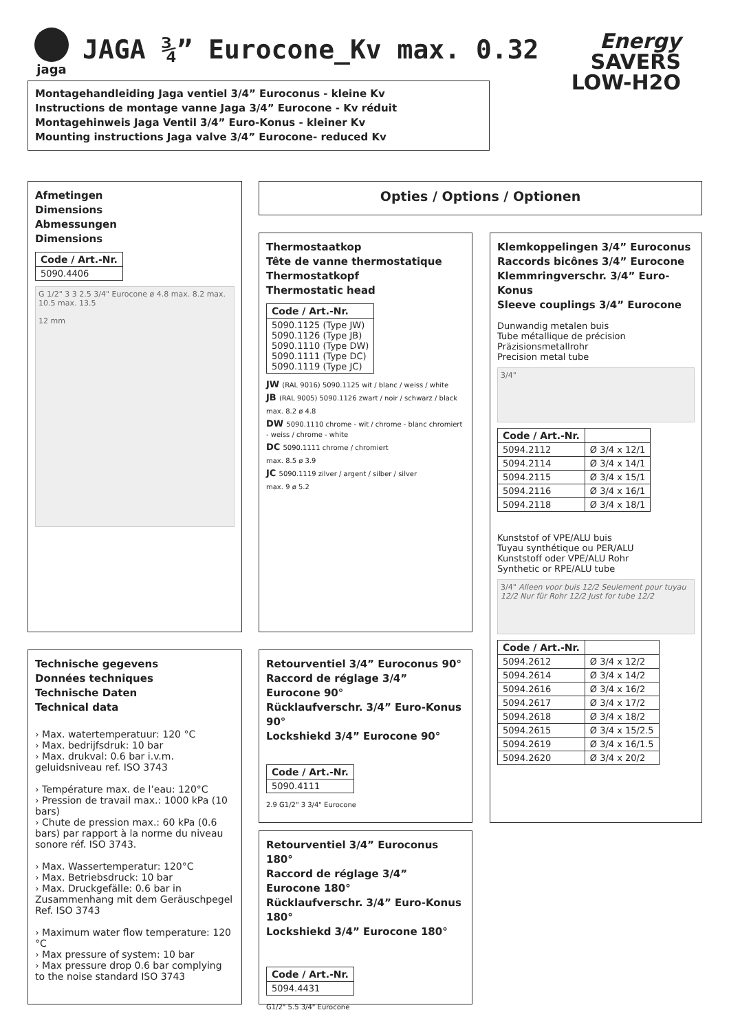jaga
JAGA ¾” Eurocone_Kv max. 0.32
Montagehandleiding Jaga ventiel 3/4” Euroconus - kleine Kv
Instructions de montage vanne Jaga 3/4” Eurocone - Kv réduit
Montagehinweis Jaga Ventil 3/4” Euro-Konus - kleiner Kv
Mounting instructions Jaga valve 3/4” Eurocone- reduced Kv
Energy
SAVERS
LOW-H2O
Afmetingen
Dimensions
Abmessungen
Dimensions
| Code / Art.-Nr. |
| --- |
| 5090.4406 |
G 1/2" 3 3 2.5 3/4" Eurocone ø 4.8 max. 8.2 max. 10.5 max. 13.5
12 mm
Opties / Options / Optionen
Thermostaatkop
Tête de vanne thermostatique
Thermostatkopf
Thermostatic head
| Code / Art.-Nr. |
| --- |
| 5090.1125 (Type JW) 5090.1126 (Type JB) 5090.1110 (Type DW) 5090.1111 (Type DC) 5090.1119 (Type JC) |
JW (RAL 9016) 5090.1125 wit / blanc / weiss / white
JB (RAL 9005) 5090.1126 zwart / noir / schwarz / black
max. 8.2 ø 4.8
DW 5090.1110 chrome - wit / chrome - blanc chromiert - weiss / chrome - white
DC 5090.1111 chrome / chromiert
max. 8.5 ø 3.9
JC 5090.1119 zilver / argent / silber / silver
max. 9 ø 5.2
Klemkoppelingen 3/4” Euroconus
Raccords bicônes 3/4” Eurocone
Klemmringverschr. 3/4” Euro-Konus
Sleeve couplings 3/4” Eurocone
Dunwandig metalen buis
Tube métallique de précision
Präzisionsmetallrohr
Precision metal tube
3/4"
| Code / Art.-Nr. | |
| --- | --- |
| 5094.2112 | Ø 3/4 x 12/1 |
| 5094.2114 | Ø 3/4 x 14/1 |
| 5094.2115 | Ø 3/4 x 15/1 |
| 5094.2116 | Ø 3/4 x 16/1 |
| 5094.2118 | Ø 3/4 x 18/1 |
Kunststof of VPE/ALU buis
Tuyau synthétique ou PER/ALU
Kunststoff oder VPE/ALU Rohr
Synthetic or RPE/ALU tube
3/4" Alleen voor buis 12/2 Seulement pour tuyau 12/2 Nur für Rohr 12/2 Just for tube 12/2
| Code / Art.-Nr. | |
| --- | --- |
| 5094.2612 | Ø 3/4 x 12/2 |
| 5094.2614 | Ø 3/4 x 14/2 |
| 5094.2616 | Ø 3/4 x 16/2 |
| 5094.2617 | Ø 3/4 x 17/2 |
| 5094.2618 | Ø 3/4 x 18/2 |
| 5094.2615 | Ø 3/4 x 15/2.5 |
| 5094.2619 | Ø 3/4 x 16/1.5 |
| 5094.2620 | Ø 3/4 x 20/2 |
Technische gegevens
Données techniques
Technische Daten
Technical data
› Max. watertemperatuur: 120 °C
› Max. bedrijfsdruk: 10 bar
› Max. drukval: 0.6 bar i.v.m. geluidsniveau ref. ISO 3743
› Température max. de l’eau: 120°C
› Pression de travail max.: 1000 kPa (10 bars)
› Chute de pression max.: 60 kPa (0.6 bars) par rapport à la norme du niveau sonore réf. ISO 3743.
› Max. Wassertemperatur: 120°C
› Max. Betriebsdruck: 10 bar
› Max. Druckgefälle: 0.6 bar in Zusammenhang mit dem Geräuschpegel Ref. ISO 3743
› Maximum water flow temperature: 120 °C
› Max pressure of system: 10 bar
› Max pressure drop 0.6 bar complying to the noise standard ISO 3743
Retourventiel 3/4” Euroconus 90°
Raccord de réglage 3/4” Eurocone 90°
Rücklaufverschr. 3/4” Euro-Konus 90°
Lockshiekd 3/4” Eurocone 90°
| Code / Art.-Nr. |
| --- |
| 5090.4111 |
2.9 G1/2" 3 3/4" Eurocone
Retourventiel 3/4” Euroconus 180°
Raccord de réglage 3/4” Eurocone 180°
Rücklaufverschr. 3/4” Euro-Konus 180°
Lockshiekd 3/4” Eurocone 180°
| Code / Art.-Nr. |
| --- |
| 5094.4431 |
G1/2" 5.5 3/4" Eurocone